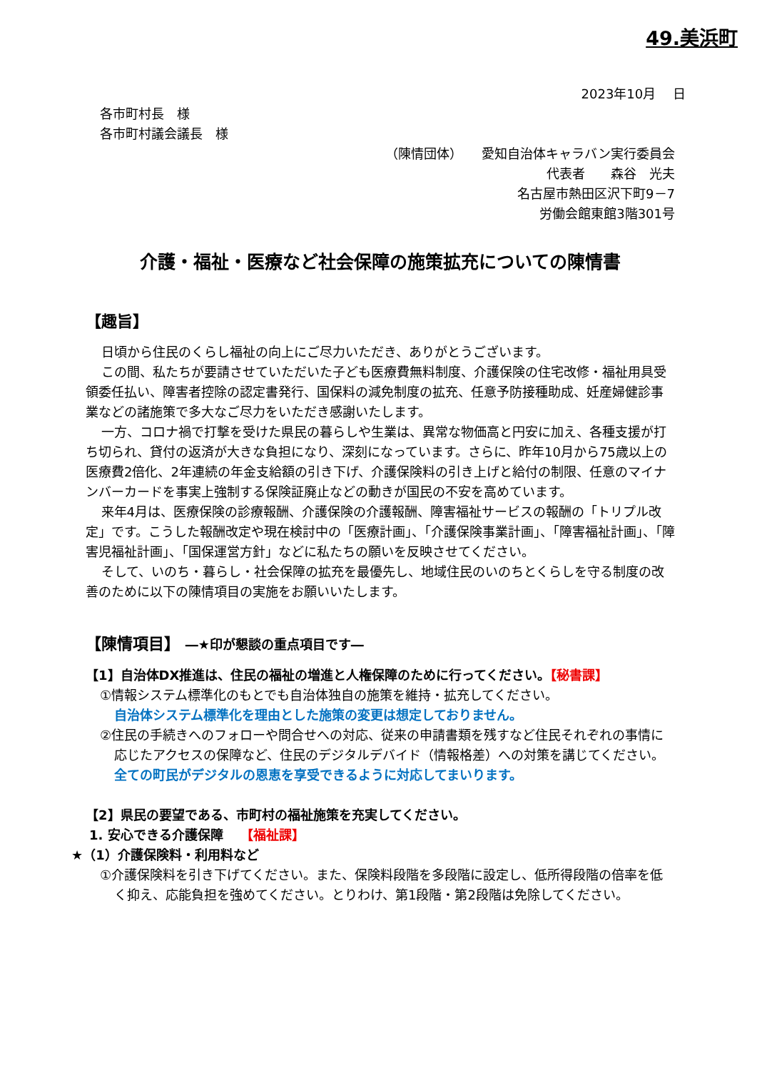49.美浜町
2023年10月　 日
各市町村長　様
各市町村議会議長　様
（陳情団体）　　愛知自治体キャラバン実行委員会
代表者　　森谷　光夫
名古屋市熱田区沢下町9－7
労働会館東館3階301号
介護・福祉・医療など社会保障の施策拡充についての陳情書
【趣旨】
日頃から住民のくらし福祉の向上にご尽力いただき、ありがとうございます。
この間、私たちが要請させていただいた子ども医療費無料制度、介護保険の住宅改修・福祉用具受領委任払い、障害者控除の認定書発行、国保料の減免制度の拡充、任意予防接種助成、妊産婦健診事業などの諸施策で多大なご尽力をいただき感謝いたします。
一方、コロナ禍で打撃を受けた県民の暮らしや生業は、異常な物価高と円安に加え、各種支援が打ち切られ、貸付の返済が大きな負担になり、深刻になっています。さらに、昨年10月から75歳以上の医療費2倍化、2年連続の年金支給額の引き下げ、介護保険料の引き上げと給付の制限、任意のマイナンバーカードを事実上強制する保険証廃止などの動きが国民の不安を高めています。
来年4月は、医療保険の診療報酬、介護保険の介護報酬、障害福祉サービスの報酬の「トリプル改定」です。こうした報酬改定や現在検討中の「医療計画」、「介護保険事業計画」、「障害福祉計画」、「障害児福祉計画」、「国保運営方針」などに私たちの願いを反映させてください。
そして、いのち・暮らし・社会保障の拡充を最優先し、地域住民のいのちとくらしを守る制度の改善のために以下の陳情項目の実施をお願いいたします。
【陳情項目】 ―★印が懇談の重点項目です―
【1】自治体DX推進は、住民の福祉の増進と人権保障のために行ってください。【秘書課】
①情報システム標準化のもとでも自治体独自の施策を維持・拡充してください。
自治体システム標準化を理由とした施策の変更は想定しておりません。
②住民の手続きへのフォローや問合せへの対応、従来の申請書類を残すなど住民それぞれの事情に応じたアクセスの保障など、住民のデジタルデバイド（情報格差）への対策を講じてください。
全ての町民がデジタルの恩恵を享受できるように対応してまいります。
【2】県民の要望である、市町村の福祉施策を充実してください。
1. 安心できる介護保障　 【福祉課】
★（1）介護保険料・利用料など
①介護保険料を引き下げてください。また、保険料段階を多段階に設定し、低所得段階の倍率を低く抑え、応能負担を強めてください。とりわけ、第1段階・第2段階は免除してください。